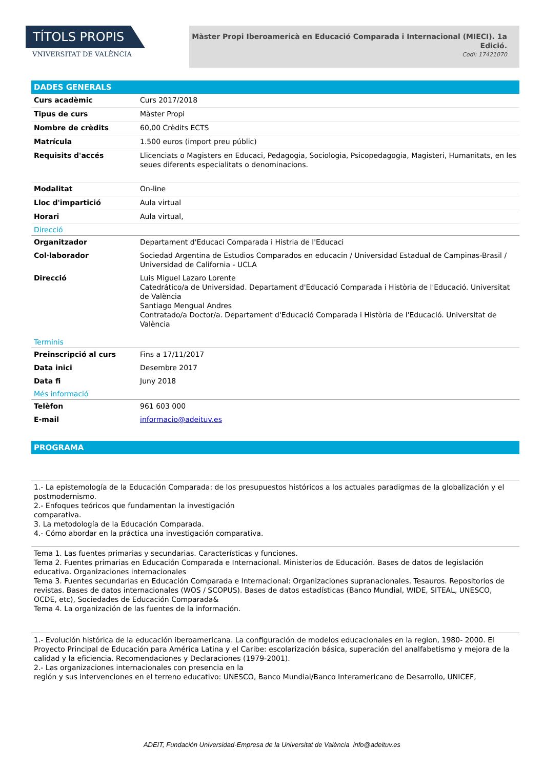TÍTOLS PROPIS
VNIVERSITAT DE VALÈNCIA
Màster Propi Iberoamericà en Educació Comparada i Internacional (MIECI). 1a Edició.
Codi: 17421070
DADES GENERALS
| Curs acadèmic | Curs 2017/2018 |
| Tipus de curs | Màster Propi |
| Nombre de crèdits | 60,00 Crèdits ECTS |
| Matrícula | 1.500 euros (import preu públic) |
| Requisits d'accés | Llicenciats o Magisters en Educaci, Pedagogia, Sociologia, Psicopedagogia, Magisteri, Humanitats, en les seues diferents especialitats o denominacions. |
| Modalitat | On-line |
| Lloc d'impartició | Aula virtual |
| Horari | Aula virtual, |
Direcció
| Organitzador | Departament d'Educaci Comparada i Histria de l'Educaci |
| Col·laborador | Sociedad Argentina de Estudios Comparados en educacin / Universidad Estadual de Campinas-Brasil / Universidad de California - UCLA |
| Direcció | Luis Miguel Lazaro Lorente Catedrático/a de Universidad. Departament d'Educació Comparada i Història de l'Educació. Universitat de València Santiago Mengual Andres Contratado/a Doctor/a. Departament d'Educació Comparada i Història de l'Educació. Universitat de València |
Terminis
| Preinscripció al curs | Fins a 17/11/2017 |
| Data inici | Desembre 2017 |
| Data fi | Juny 2018 |
Més informació
| Telèfon | 961 603 000 |
| E-mail | informacio@adeituv.es |
PROGRAMA
1.- La epistemología de la Educación Comparada: de los presupuestos históricos a los actuales paradigmas de la globalización y el postmodernismo.
2.- Enfoques teóricos que fundamentan la investigación
comparativa.
3. La metodología de la Educación Comparada.
4.- Cómo abordar en la práctica una investigación comparativa.
Tema 1. Las fuentes primarias y secundarias. Características y funciones.
Tema 2. Fuentes primarias en Educación Comparada e Internacional. Ministerios de Educación. Bases de datos de legislación educativa. Organizaciones internacionales
Tema 3. Fuentes secundarias en Educación Comparada e Internacional: Organizaciones supranacionales. Tesauros. Repositorios de revistas. Bases de datos internacionales (WOS / SCOPUS). Bases de datos estadísticas (Banco Mundial, WIDE, SITEAL, UNESCO, OCDE, etc), Sociedades de Educación Comparada&
Tema 4. La organización de las fuentes de la información.
1.- Evolución histórica de la educación iberoamericana. La configuración de modelos educacionales en la region, 1980- 2000. El Proyecto Principal de Educación para América Latina y el Caribe: escolarización básica, superación del analfabetismo y mejora de la calidad y la eficiencia. Recomendaciones y Declaraciones (1979-2001).
2.- Las organizaciones internacionales con presencia en la
región y sus intervenciones en el terreno educativo: UNESCO, Banco Mundial/Banco Interamericano de Desarrollo, UNICEF,
ADEIT, Fundación Universidad-Empresa de la Universitat de València info@adeituv.es